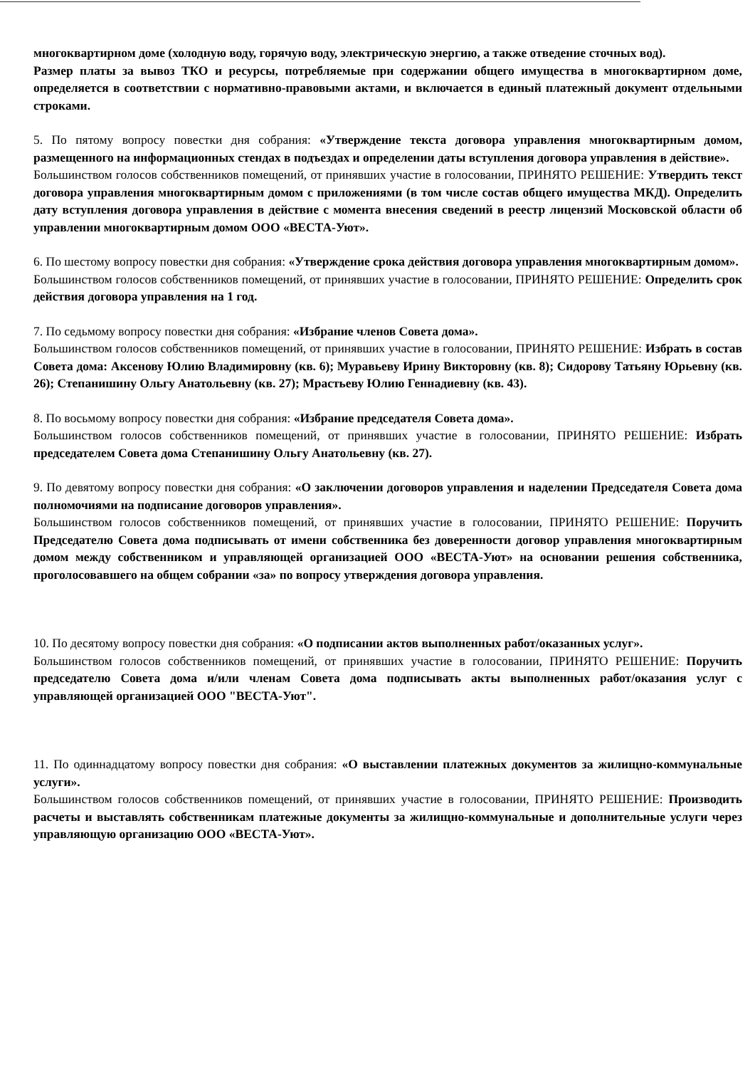многоквартирном доме (холодную воду, горячую воду, электрическую энергию, а также отведение сточных вод).
Размер платы за вывоз ТКО и ресурсы, потребляемые при содержании общего имущества в многоквартирном доме, определяется в соответствии с нормативно-правовыми актами, и включается в единый платежный документ отдельными строками.
5. По пятому вопросу повестки дня собрания: «Утверждение текста договора управления многоквартирным домом, размещенного на информационных стендах в подъездах и определении даты вступления договора управления в действие».
Большинством голосов собственников помещений, от принявших участие в голосовании, ПРИНЯТО РЕШЕНИЕ: Утвердить текст договора управления многоквартирным домом с приложениями (в том числе состав общего имущества МКД). Определить дату вступления договора управления в действие с момента внесения сведений в реестр лицензий Московской области об управлении многоквартирным домом ООО «ВЕСТА-Уют».
6. По шестому вопросу повестки дня собрания: «Утверждение срока действия договора управления многоквартирным домом».
Большинством голосов собственников помещений, от принявших участие в голосовании, ПРИНЯТО РЕШЕНИЕ: Определить срок действия договора управления на 1 год.
7. По седьмому вопросу повестки дня собрания: «Избрание членов Совета дома».
Большинством голосов собственников помещений, от принявших участие в голосовании, ПРИНЯТО РЕШЕНИЕ: Избрать в состав Совета дома: Аксенову Юлию Владимировну (кв. 6); Муравьеву Ирину Викторовну (кв. 8); Сидорову Татьяну Юрьевну (кв. 26); Степанишину Ольгу Анатольевну (кв. 27); Мрастьеву Юлию Геннадиевну (кв. 43).
8. По восьмому вопросу повестки дня собрания: «Избрание председателя Совета дома».
Большинством голосов собственников помещений, от принявших участие в голосовании, ПРИНЯТО РЕШЕНИЕ: Избрать председателем Совета дома Степанишину Ольгу Анатольевну (кв. 27).
9. По девятому вопросу повестки дня собрания: «О заключении договоров управления и наделении Председателя Совета дома полномочиями на подписание договоров управления».
Большинством голосов собственников помещений, от принявших участие в голосовании, ПРИНЯТО РЕШЕНИЕ: Поручить Председателю Совета дома подписывать от имени собственника без доверенности договор управления многоквартирным домом между собственником и управляющей организацией ООО «ВЕСТА-Уют» на основании решения собственника, проголосовавшего на общем собрании «за» по вопросу утверждения договора управления.
10. По десятому вопросу повестки дня собрания: «О подписании актов выполненных работ/оказанных услуг».
Большинством голосов собственников помещений, от принявших участие в голосовании, ПРИНЯТО РЕШЕНИЕ: Поручить председателю Совета дома и/или членам Совета дома подписывать акты выполненных работ/оказания услуг с управляющей организацией ООО "ВЕСТА-Уют".
11. По одиннадцатому вопросу повестки дня собрания: «О выставлении платежных документов за жилищно-коммунальные услуги».
Большинством голосов собственников помещений, от принявших участие в голосовании, ПРИНЯТО РЕШЕНИЕ: Производить расчеты и выставлять собственникам платежные документы за жилищно-коммунальные и дополнительные услуги через управляющую организацию ООО «ВЕСТА-Уют».